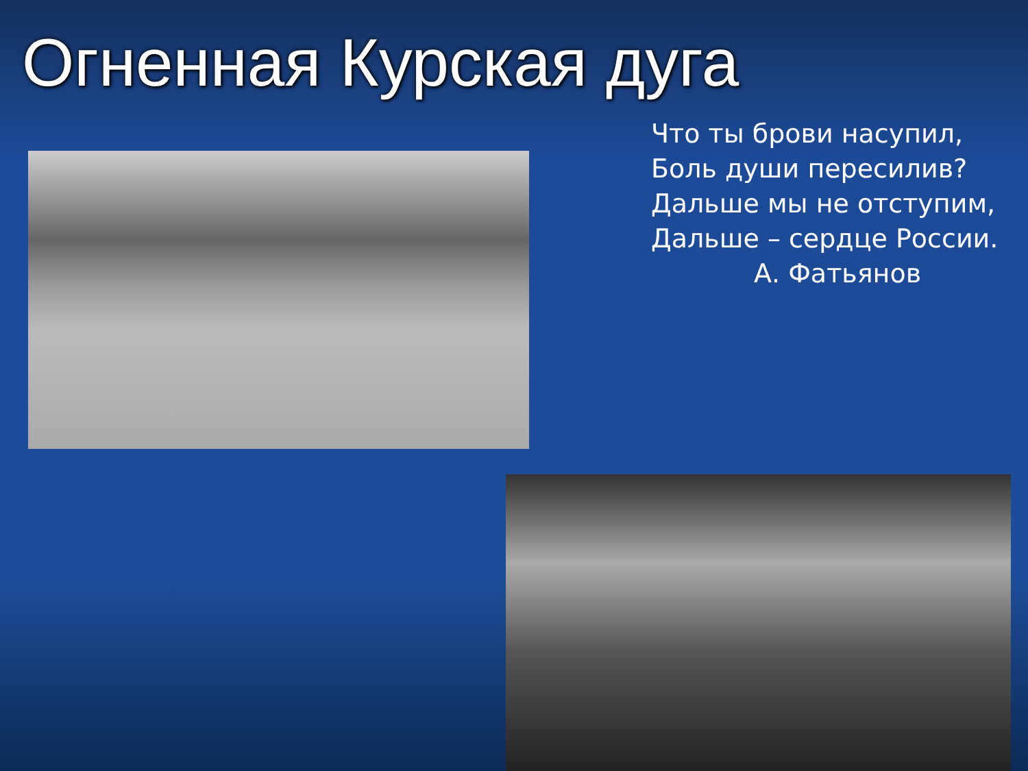Огненная Курская дуга
Что ты брови насупил,
Боль души пересилив?
Дальше мы не отступим,
Дальше – сердце России.
А. Фатьянов